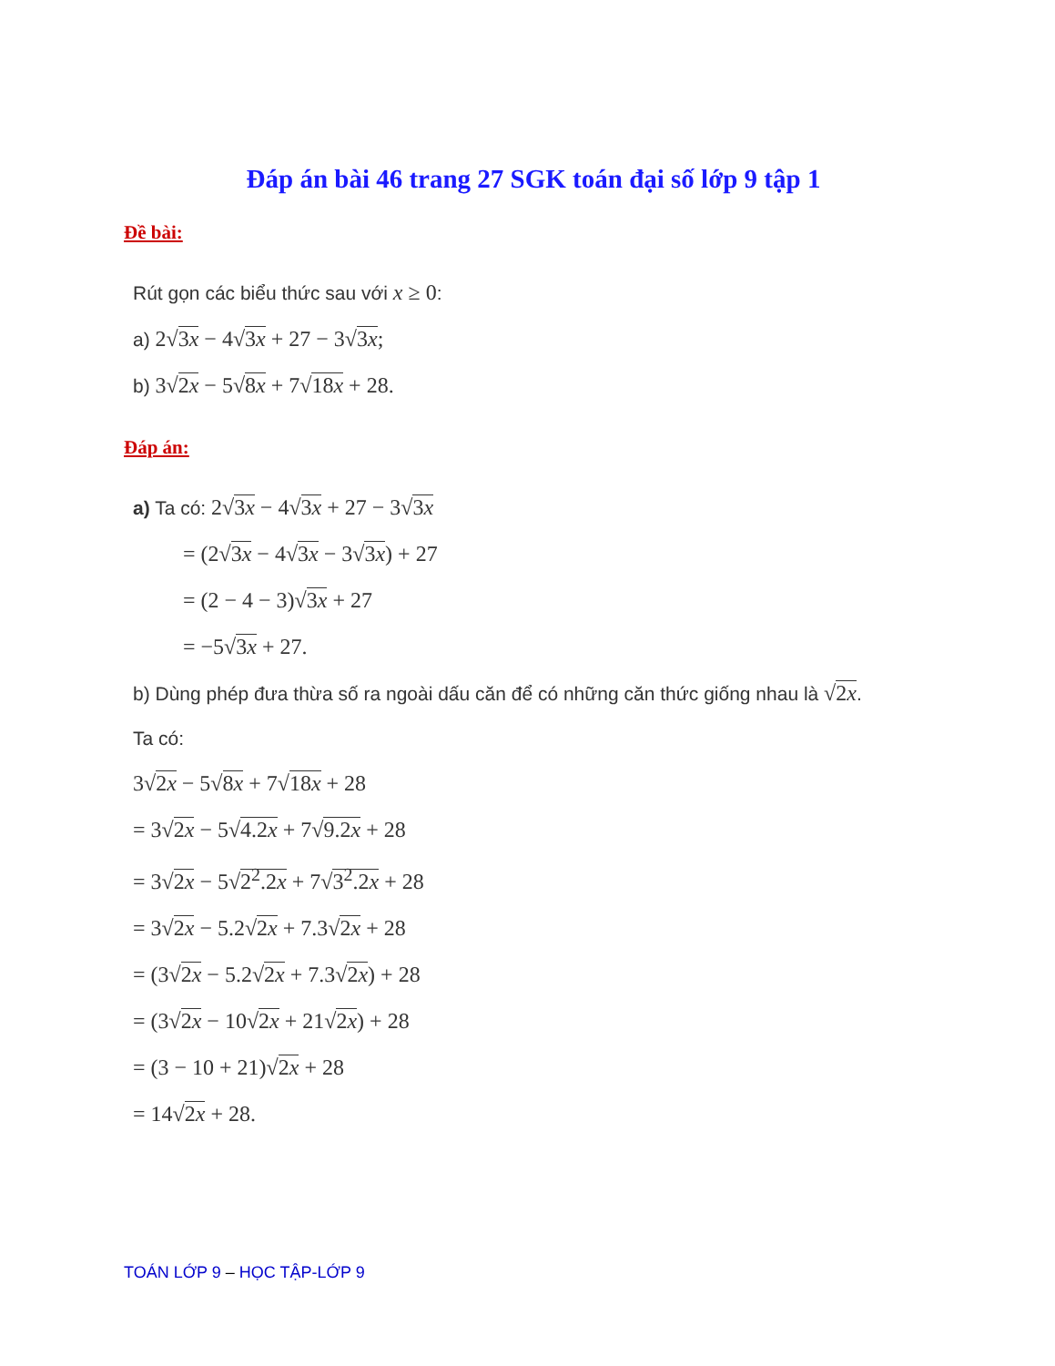Đáp án bài 46 trang 27 SGK toán đại số lớp 9 tập 1
Đề bài:
Rút gọn các biểu thức sau với x ≥ 0:
a) 2√3x − 4√3x + 27 − 3√3x;
b) 3√2x − 5√8x + 7√18x + 28.
Đáp án:
a) Ta có: 2√3x − 4√3x + 27 − 3√3x
= (2√3x − 4√3x − 3√3x) + 27
= (2 − 4 − 3)√3x + 27
= −5√3x + 27.
b) Dùng phép đưa thừa số ra ngoài dấu căn để có những căn thức giống nhau là √2x.
Ta có:
3√2x − 5√8x + 7√18x + 28
= 3√2x − 5√4.2x + 7√9.2x + 28
= 3√2x − 5√2<sup>2</sup>.2x + 7√3<sup>2</sup>.2x + 28
= 3√2x − 5.2√2x + 7.3√2x + 28
= (3√2x − 5.2√2x + 7.3√2x) + 28
= (3√2x − 10√2x + 21√2x) + 28
= (3 − 10 + 21)√2x + 28
= 14√2x + 28.
TOÁN LỚP 9 – HỌC TẬP-LỚP 9